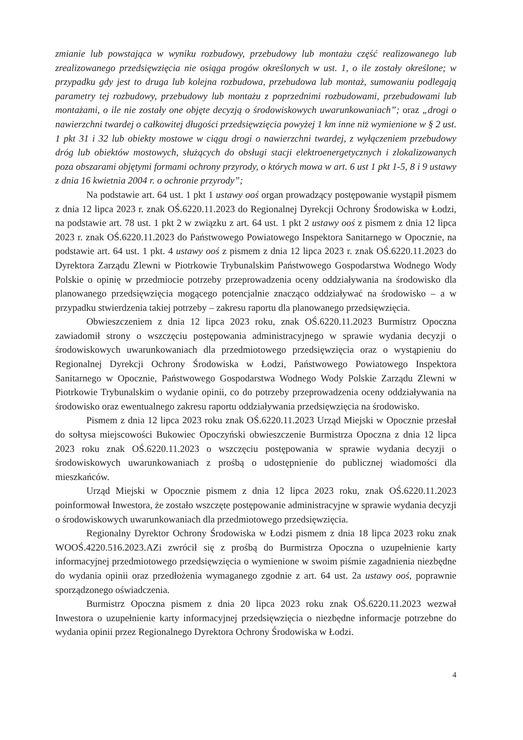zmianie lub powstająca w wyniku rozbudowy, przebudowy lub montażu część realizowanego lub zrealizowanego przedsięwzięcia nie osiąga progów określonych w ust. 1, o ile zostały określone; w przypadku gdy jest to druga lub kolejna rozbudowa, przebudowa lub montaż, sumowaniu podlegają parametry tej rozbudowy, przebudowy lub montażu z poprzednimi rozbudowami, przebudowami lub montażami, o ile nie zostały one objęte decyzją o środowiskowych uwarunkowaniach”; oraz „drogi o nawierzchni twardej o całkowitej długości przedsięwzięcia powyżej 1 km inne niż wymienione w § 2 ust. 1 pkt 31 i 32 lub obiekty mostowe w ciągu drogi o nawierzchni twardej, z wyłączeniem przebudowy dróg lub obiektów mostowych, służących do obsługi stacji elektroenergetycznych i zlokalizowanych poza obszarami objętymi formami ochrony przyrody, o których mowa w art. 6 ust 1 pkt 1-5, 8 i 9 ustawy z dnia 16 kwietnia 2004 r. o ochronie przyrody”;
Na podstawie art. 64 ust. 1 pkt 1 ustawy ooś organ prowadzący postępowanie wystąpił pismem z dnia 12 lipca 2023 r. znak OŚ.6220.11.2023 do Regionalnej Dyrekcji Ochrony Środowiska w Łodzi, na podstawie art. 78 ust. 1 pkt 2 w związku z art. 64 ust. 1 pkt 2 ustawy ooś z pismem z dnia 12 lipca 2023 r. znak OŚ.6220.11.2023 do Państwowego Powiatowego Inspektora Sanitarnego w Opocznie, na podstawie art. 64 ust. 1 pkt. 4 ustawy ooś z pismem z dnia 12 lipca 2023 r. znak OŚ.6220.11.2023 do Dyrektora Zarządu Zlewni w Piotrkowie Trybunalskim Państwowego Gospodarstwa Wodnego Wody Polskie o opinię w przedmiocie potrzeby przeprowadzenia oceny oddziaływania na środowisko dla planowanego przedsięwzięcia mogącego potencjalnie znacząco oddziaływać na środowisko – a w przypadku stwierdzenia takiej potrzeby – zakresu raportu dla planowanego przedsięwzięcia.
Obwieszczeniem z dnia 12 lipca 2023 roku, znak OŚ.6220.11.2023 Burmistrz Opoczna zawiadomił strony o wszczęciu postępowania administracyjnego w sprawie wydania decyzji o środowiskowych uwarunkowaniach dla przedmiotowego przedsięwzięcia oraz o wystąpieniu do Regionalnej Dyrekcji Ochrony Środowiska w Łodzi, Państwowego Powiatowego Inspektora Sanitarnego w Opocznie, Państwowego Gospodarstwa Wodnego Wody Polskie Zarządu Zlewni w Piotrkowie Trybunalskim o wydanie opinii, co do potrzeby przeprowadzenia oceny oddziaływania na środowisko oraz ewentualnego zakresu raportu oddziaływania przedsięwzięcia na środowisko.
Pismem z dnia 12 lipca 2023 roku znak OŚ.6220.11.2023 Urząd Miejski w Opocznie przesłał do sołtysa miejscowości Bukowiec Opoczyński obwieszczenie Burmistrza Opoczna z dnia 12 lipca 2023 roku znak OŚ.6220.11.2023 o wszczęciu postępowania w sprawie wydania decyzji o środowiskowych uwarunkowaniach z prośbą o udostępnienie do publicznej wiadomości dla mieszkańców.
Urząd Miejski w Opocznie pismem z dnia 12 lipca 2023 roku, znak OŚ.6220.11.2023 poinformował Inwestora, że zostało wszczęte postępowanie administracyjne w sprawie wydania decyzji o środowiskowych uwarunkowaniach dla przedmiotowego przedsięwzięcia.
Regionalny Dyrektor Ochrony Środowiska w Łodzi pismem z dnia 18 lipca 2023 roku znak WOOŚ.4220.516.2023.AZi zwrócił się z prośbą do Burmistrza Opoczna o uzupełnienie karty informacyjnej przedmiotowego przedsięwzięcia o wymienione w swoim piśmie zagadnienia niezbędne do wydania opinii oraz przedłożenia wymaganego zgodnie z art. 64 ust. 2a ustawy ooś, poprawnie sporządzonego oświadczenia.
Burmistrz Opoczna pismem z dnia 20 lipca 2023 roku znak OŚ.6220.11.2023 wezwał Inwestora o uzupełnienie karty informacyjnej przedsięwzięcia o niezbędne informacje potrzebne do wydania opinii przez Regionalnego Dyrektora Ochrony Środowiska w Łodzi.
4